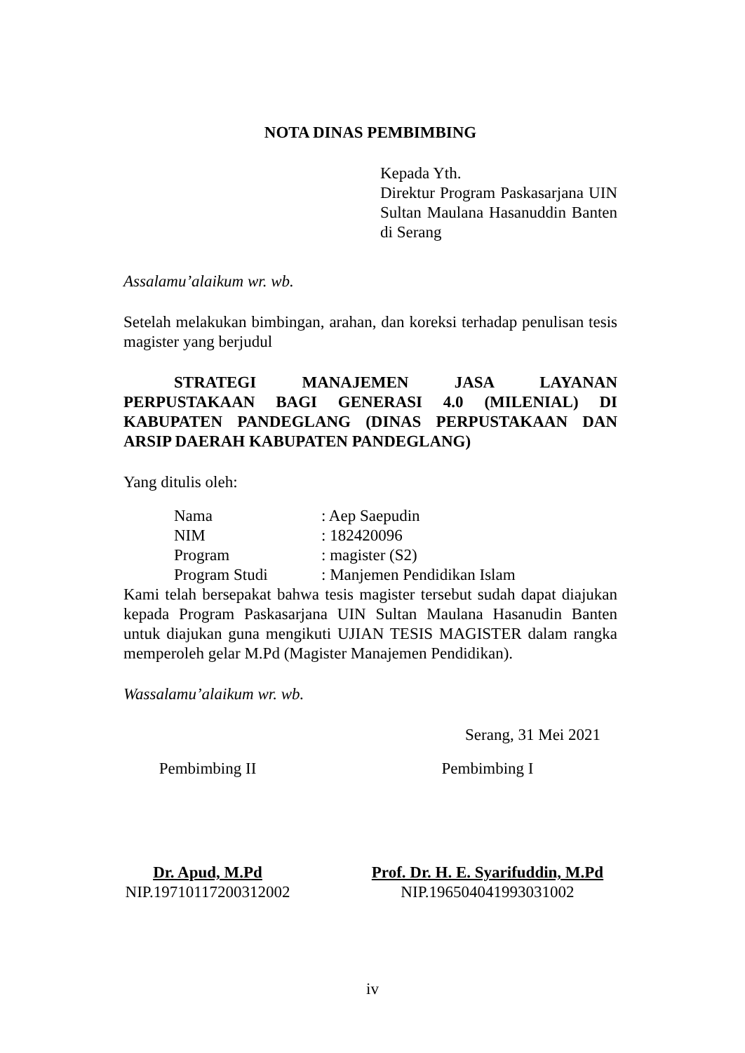NOTA DINAS PEMBIMBING
Kepada Yth.
Direktur Program Paskasarjana UIN Sultan Maulana Hasanuddin Banten di Serang
Assalamu’alaikum wr. wb.
Setelah melakukan bimbingan, arahan, dan koreksi terhadap penulisan tesis magister yang berjudul
STRATEGI MANAJEMEN JASA LAYANAN PERPUSTAKAAN BAGI GENERASI 4.0 (MILENIAL) DI KABUPATEN PANDEGLANG (DINAS PERPUSTAKAAN DAN ARSIP DAERAH KABUPATEN PANDEGLANG)
Yang ditulis oleh:
Nama: Aep Saepudin
NIM: 182420096
Program: magister (S2)
Program Studi: Manjemen Pendidikan Islam
Kami telah bersepakat bahwa tesis magister tersebut sudah dapat diajukan kepada Program Paskasarjana UIN Sultan Maulana Hasanudin Banten untuk diajukan guna mengikuti UJIAN TESIS MAGISTER dalam rangka memperoleh gelar M.Pd (Magister Manajemen Pendidikan).
Wassalamu’alaikum wr. wb.
Serang, 31 Mei 2021
Pembimbing II
Dr. Apud, M.Pd
NIP.19710117200312002
Pembimbing I
Prof. Dr. H. E. Syarifuddin, M.Pd
NIP.196504041993031002
iv